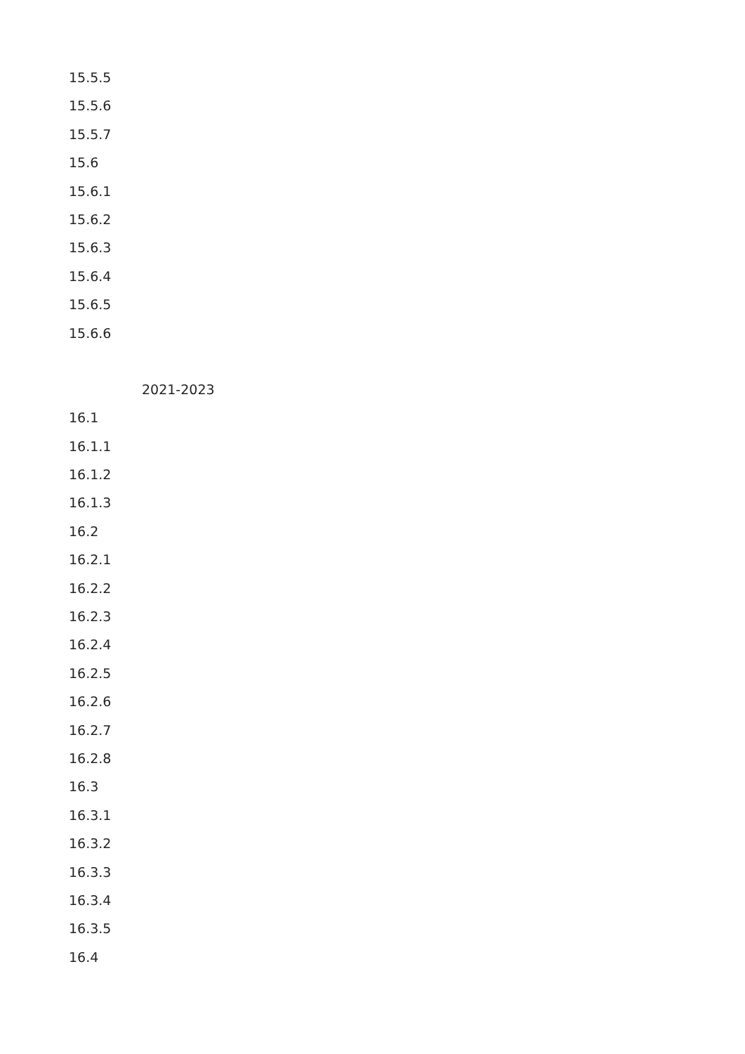15.5.5
15.5.6
15.5.7
15.6
15.6.1
15.6.2
15.6.3
15.6.4
15.6.5
15.6.6
2021-2023
16.1
16.1.1
16.1.2
16.1.3
16.2
16.2.1
16.2.2
16.2.3
16.2.4
16.2.5
16.2.6
16.2.7
16.2.8
16.3
16.3.1
16.3.2
16.3.3
16.3.4
16.3.5
16.4